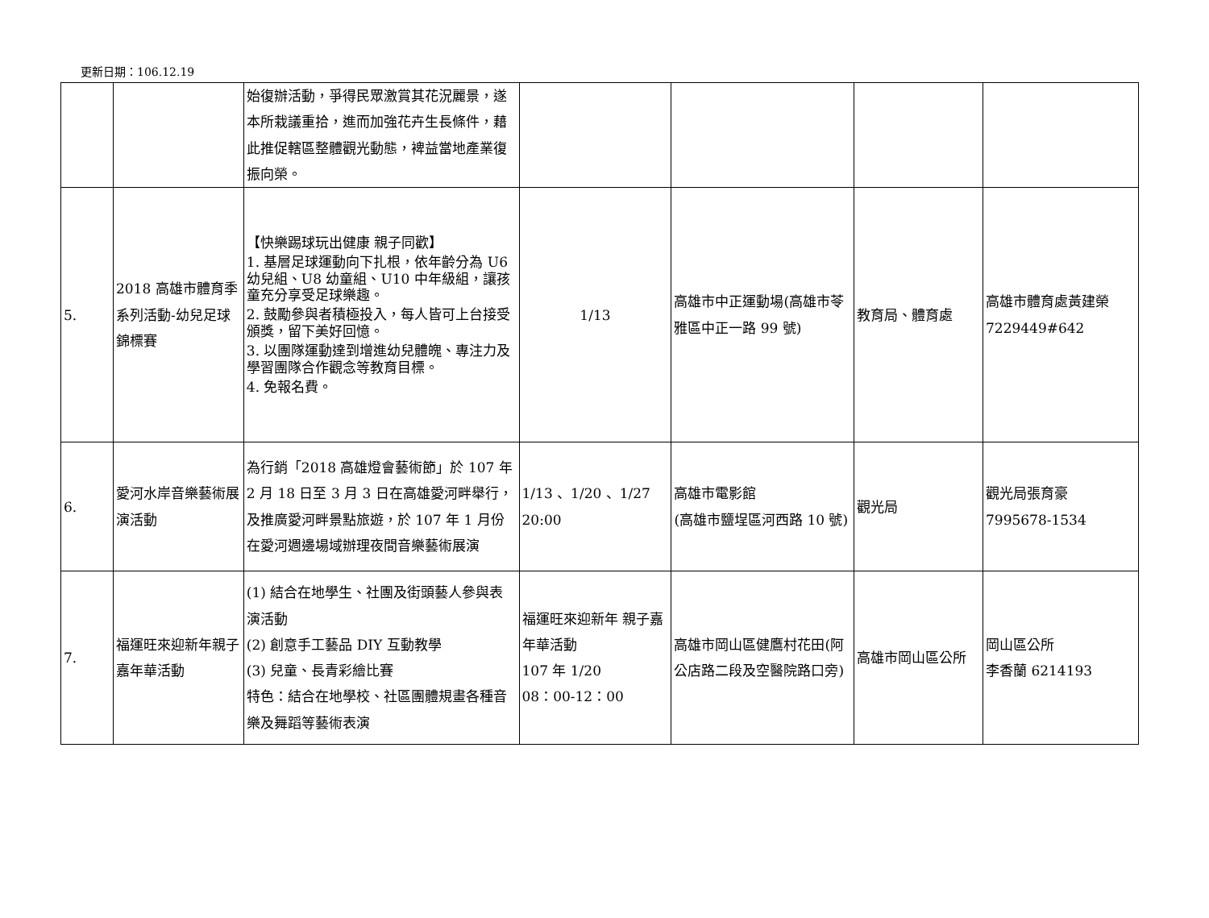更新日期：106.12.19
| | | 始復辦活動，爭得民眾激賞其花況麗景，遂本所栽議重拾，進而加強花卉生長條件，藉此推促轄區整體觀光動態，裨益當地產業復振向榮。 | | | | |
| 5. | 2018 高雄市體育季系列活動-幼兒足球錦標賽 | 【快樂踢球玩出健康 親子同歡】 1. 基層足球運動向下扎根，依年齡分為 U6 幼兒組、U8 幼童組、U10 中年級組，讓孩童充分享受足球樂趣。 2. 鼓勵參與者積極投入，每人皆可上台接受頒獎，留下美好回憶。 3. 以團隊運動達到增進幼兒體魄、專注力及學習團隊合作觀念等教育目標。 4. 免報名費。 | 1/13 | 高雄市中正運動場(高雄市苓雅區中正一路 99 號) | 教育局、體育處 | 高雄市體育處黃建榮 7229449#642 |
| 6. | 愛河水岸音樂藝術展演活動 | 為行銷「2018 高雄燈會藝術節」於 107 年 2 月 18 日至 3 月 3 日在高雄愛河畔舉行，及推廣愛河畔景點旅遊，於 107 年 1 月份在愛河週邊場域辦理夜間音樂藝術展演 | 1/13 、1/20 、1/27 20:00 | 高雄市電影館 (高雄市鹽埕區河西路 10 號) | 觀光局 | 觀光局張育豪 7995678-1534 |
| 7. | 福運旺來迎新年親子嘉年華活動 | (1) 結合在地學生、社團及街頭藝人參與表演活動 (2) 創意手工藝品 DIY 互動教學 (3) 兒童、長青彩繪比賽 特色：結合在地學校、社區團體規畫各種音樂及舞蹈等藝術表演 | 福運旺來迎新年 親子嘉年華活動 107 年 1/20 08：00-12：00 | 高雄市岡山區健鷹村花田(阿公店路二段及空醫院路口旁) | 高雄市岡山區公所 | 岡山區公所 李香蘭 6214193 |